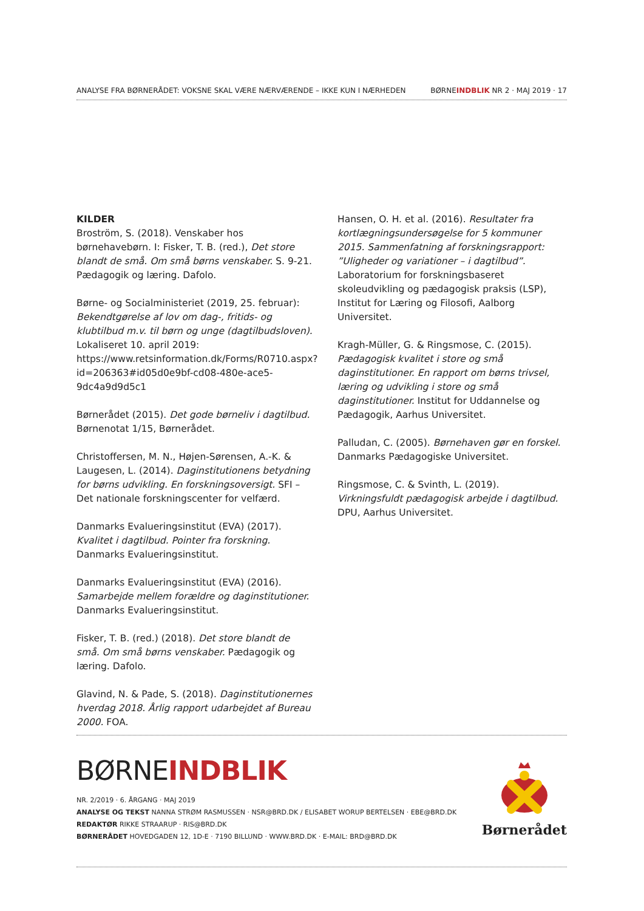ANALYSE FRA BØRNERÅDET: VOKSNE SKAL VÆRE NÆRVÆRENDE – IKKE KUN I NÆRHEDEN BØRNEINDBLIK NR 2 · MAJ 2019 · 17
KILDER
Broström, S. (2018). Venskaber hos børnehavebørn. I: Fisker, T. B. (red.), Det store blandt de små. Om små børns venskaber. S. 9-21. Pædagogik og læring. Dafolo.
Børne- og Socialministeriet (2019, 25. februar): Bekendtgørelse af lov om dag-, fritids- og klubtilbud m.v. til børn og unge (dagtilbudsloven). Lokaliseret 10. april 2019: https://www.retsinformation.dk/Forms/R0710.aspx?id=206363#id05d0e9bf-cd08-480e-ace5-9dc4a9d9d5c1
Børnerådet (2015). Det gode børneliv i dagtilbud. Børnenotat 1/15, Børnerådet.
Christoffersen, M. N., Højen-Sørensen, A.-K. & Laugesen, L. (2014). Daginstitutionens betydning for børns udvikling. En forskningsoversigt. SFI – Det nationale forskningscenter for velfærd.
Danmarks Evalueringsinstitut (EVA) (2017). Kvalitet i dagtilbud. Pointer fra forskning. Danmarks Evalueringsinstitut.
Danmarks Evalueringsinstitut (EVA) (2016). Samarbejde mellem forældre og daginstitutioner. Danmarks Evalueringsinstitut.
Fisker, T. B. (red.) (2018). Det store blandt de små. Om små børns venskaber. Pædagogik og læring. Dafolo.
Glavind, N. & Pade, S. (2018). Daginstitutionernes hverdag 2018. Årlig rapport udarbejdet af Bureau 2000. FOA.
Hansen, O. H. et al. (2016). Resultater fra kortlægningsundersøgelse for 5 kommuner 2015. Sammenfatning af forskningsrapport: ”Uligheder og variationer – i dagtilbud”. Laboratorium for forskningsbaseret skoleudvikling og pædagogisk praksis (LSP), Institut for Læring og Filosofi, Aalborg Universitet.
Kragh-Müller, G. & Ringsmose, C. (2015). Pædagogisk kvalitet i store og små daginstitutioner. En rapport om børns trivsel, læring og udvikling i store og små daginstitutioner. Institut for Uddannelse og Pædagogik, Aarhus Universitet.
Palludan, C. (2005). Børnehaven gør en forskel. Danmarks Pædagogiske Universitet.
Ringsmose, C. & Svinth, L. (2019). Virkningsfuldt pædagogisk arbejde i dagtilbud. DPU, Aarhus Universitet.
BØRNEINDBLIK
NR. 2/2019 · 6. ÅRGANG · MAJ 2019
ANALYSE OG TEKST NANNA STRØM RASMUSSEN · NSR@BRD.DK / ELISABET WORUP BERTELSEN · EBE@BRD.DK
REDAKTØR RIKKE STRAARUP · RIS@BRD.DK
BØRNERÅDET HOVEDGADEN 12, 1D-E · 7190 BILLUND · WWW.BRD.DK · E-MAIL: BRD@BRD.DK
Børnerådet